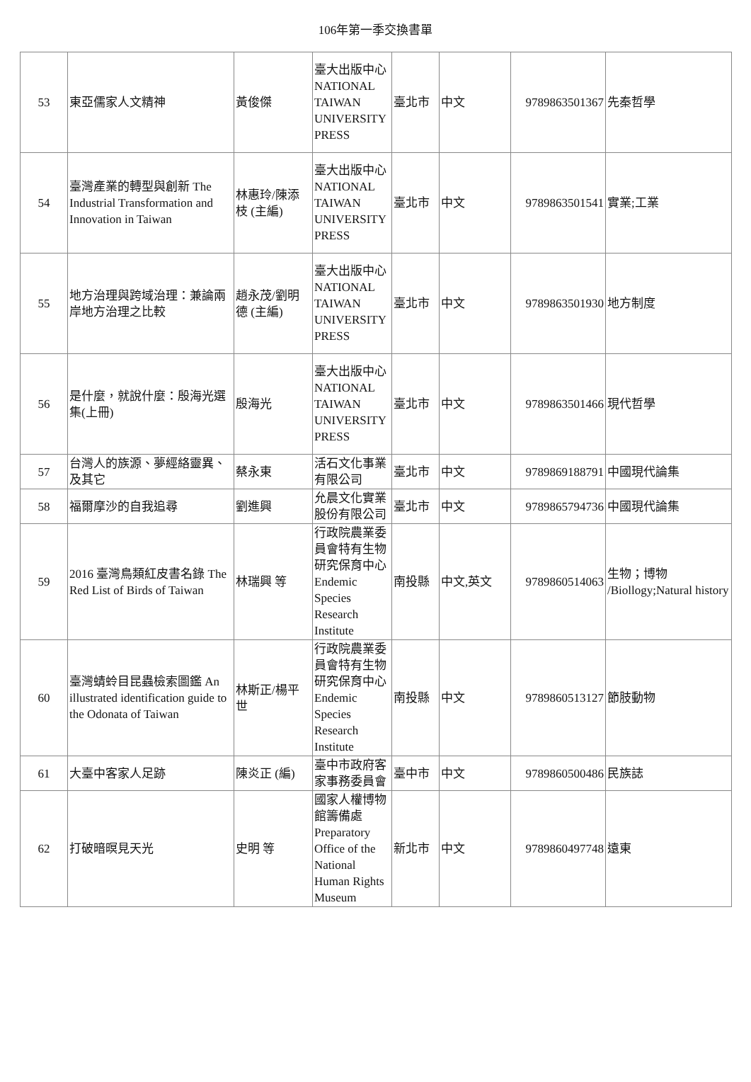106年第一季交換書單
| 53 | 東亞儒家人文精神 | 黃俊傑 | 臺大出版中心 NATIONAL TAIWAN UNIVERSITY PRESS | 臺北市 | 中文 | 9789863501367 | 先秦哲學 |
| 54 | 臺灣產業的轉型與創新 The Industrial Transformation and Innovation in Taiwan | 林惠玲/陳添枝 (主編) | 臺大出版中心 NATIONAL TAIWAN UNIVERSITY PRESS | 臺北市 | 中文 | 9789863501541 | 實業;工業 |
| 55 | 地方治理與跨域治理：兼論兩岸地方治理之比較 | 趙永茂/劉明德 (主編) | 臺大出版中心 NATIONAL TAIWAN UNIVERSITY PRESS | 臺北市 | 中文 | 9789863501930 | 地方制度 |
| 56 | 是什麼，就說什麼：殷海光選集(上冊) | 殷海光 | 臺大出版中心 NATIONAL TAIWAN UNIVERSITY PRESS | 臺北市 | 中文 | 9789863501466 | 現代哲學 |
| 57 | 台灣人的族源、夢經絡靈異、及其它 | 蔡永東 | 活石文化事業有限公司 | 臺北市 | 中文 | 9789869188791 | 中國現代論集 |
| 58 | 福爾摩沙的自我追尋 | 劉進興 | 允晨文化實業股份有限公司 | 臺北市 | 中文 | 9789865794736 | 中國現代論集 |
| 59 | 2016 臺灣鳥類紅皮書名錄 The Red List of Birds of Taiwan | 林瑞興 等 | 行政院農業委員會特有生物研究保育中心 Endemic Species Research Institute | 南投縣 | 中文,英文 | 9789860514063 | 生物；博物 /Biollogy;Natural history |
| 60 | 臺灣蜻蛉目昆蟲檢索圖鑑 An illustrated identification guide to the Odonata of Taiwan | 林斯正/楊平世 | 行政院農業委員會特有生物研究保育中心 Endemic Species Research Institute | 南投縣 | 中文 | 9789860513127 | 節肢動物 |
| 61 | 大臺中客家人足跡 | 陳炎正 (編) | 臺中市政府客家事務委員會 | 臺中市 | 中文 | 9789860500486 | 民族誌 |
| 62 | 打破暗暝見天光 | 史明 等 | 國家人權博物館籌備處 Preparatory Office of the National Human Rights Museum | 新北市 | 中文 | 9789860497748 | 遠東 |